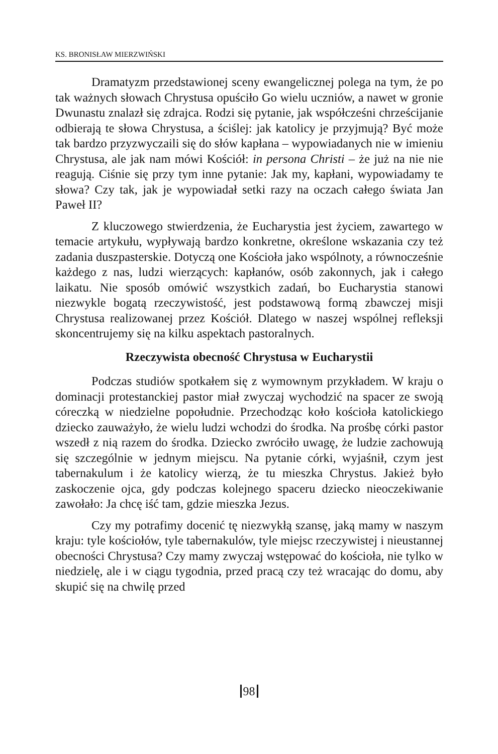KS. BRONISŁAW MIERZWIŃSKI
Dramatyzm przedstawionej sceny ewangelicznej polega na tym, że po tak ważnych słowach Chrystusa opuściło Go wielu uczniów, a nawet w gronie Dwunastu znalazł się zdrajca. Rodzi się pytanie, jak współcześni chrześcijanie odbierają te słowa Chrystusa, a ściślej: jak katolicy je przyjmują? Być może tak bardzo przyzwyczaili się do słów kapłana – wypowiadanych nie w imieniu Chrystusa, ale jak nam mówi Kościół: in persona Christi – że już na nie nie reagują. Ciśnie się przy tym inne pytanie: Jak my, kapłani, wypowiadamy te słowa? Czy tak, jak je wypowiadał setki razy na oczach całego świata Jan Paweł II?
Z kluczowego stwierdzenia, że Eucharystia jest życiem, zawartego w temacie artykułu, wypływają bardzo konkretne, określone wskazania czy też zadania duszpasterskie. Dotyczą one Kościoła jako wspólnoty, a równocześnie każdego z nas, ludzi wierzących: kapłanów, osób zakonnych, jak i całego laikatu. Nie sposób omówić wszystkich zadań, bo Eucharystia stanowi niezwykle bogatą rzeczywistość, jest podstawową formą zbawczej misji Chrystusa realizowanej przez Kościół. Dlatego w naszej wspólnej refleksji skoncentrujemy się na kilku aspektach pastoralnych.
Rzeczywista obecność Chrystusa w Eucharystii
Podczas studiów spotkałem się z wymownym przykładem. W kraju o dominacji protestanckiej pastor miał zwyczaj wychodzić na spacer ze swoją córeczką w niedzielne popołudnie. Przechodząc koło kościoła katolickiego dziecko zauważyło, że wielu ludzi wchodzi do środka. Na prośbę córki pastor wszedł z nią razem do środka. Dziecko zwróciło uwagę, że ludzie zachowują się szczególnie w jednym miejscu. Na pytanie córki, wyjaśnił, czym jest tabernakulum i że katolicy wierzą, że tu mieszka Chrystus. Jakież było zaskoczenie ojca, gdy podczas kolejnego spaceru dziecko nieoczekiwanie zawołało: Ja chcę iść tam, gdzie mieszka Jezus.
Czy my potrafimy docenić tę niezwykłą szansę, jaką mamy w naszym kraju: tyle kościołów, tyle tabernakulów, tyle miejsc rzeczywistej i nieustannej obecności Chrystusa? Czy mamy zwyczaj wstępować do kościoła, nie tylko w niedzielę, ale i w ciągu tygodnia, przed pracą czy też wracając do domu, aby skupić się na chwilę przed
98